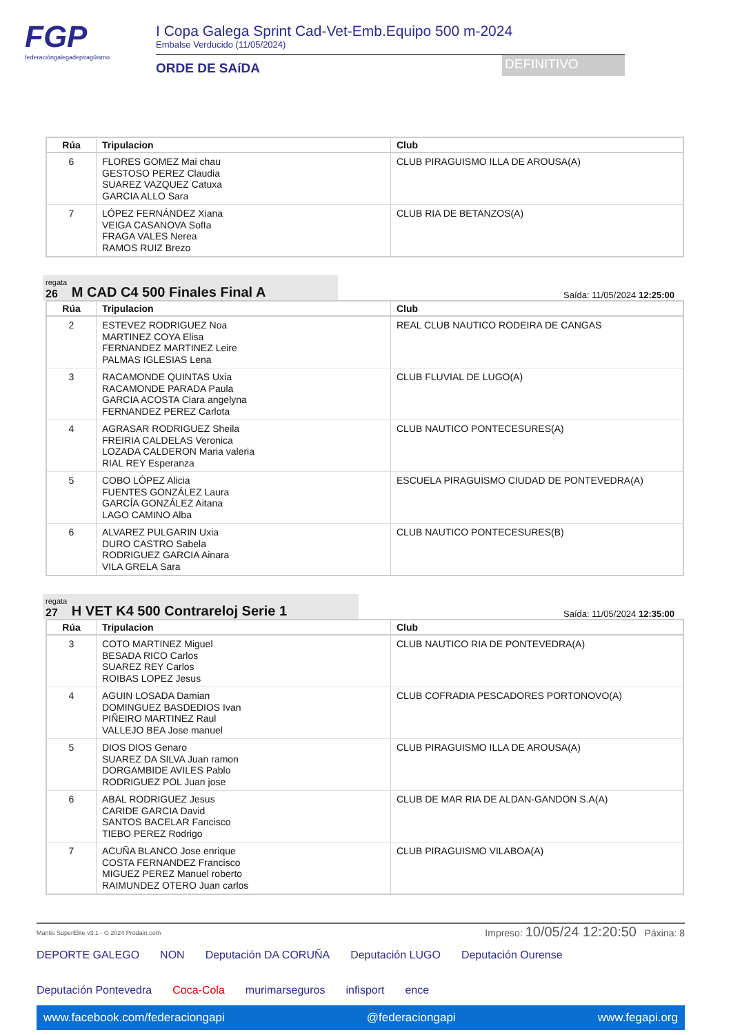FGP
federacióngalegadepiragüismo
I Copa Galega Sprint Cad-Vet-Emb.Equipo 500 m-2024
Embalse Verducido (11/05/2024)
ORDE DE SAíDA
DEFINITIVO
| Rúa | Tripulacion | Club |
| --- | --- | --- |
| 6 | FLORES GOMEZ Mai chau GESTOSO PEREZ Claudia SUAREZ VAZQUEZ Catuxa GARCIA ALLO Sara | CLUB PIRAGUISMO ILLA DE AROUSA(A) |
| 7 | LÓPEZ FERNÁNDEZ Xiana VEIGA CASANOVA SofIa FRAGA VALES Nerea RAMOS RUIZ Brezo | CLUB RIA DE BETANZOS(A) |
regata
26
M CAD C4 500 Finales Final A
Saída: 11/05/2024 12:25:00
| Rúa | Tripulacion | Club |
| --- | --- | --- |
| 2 | ESTEVEZ RODRIGUEZ Noa MARTINEZ COYA Elisa FERNANDEZ MARTINEZ Leire PALMAS IGLESIAS Lena | REAL CLUB NAUTICO RODEIRA DE CANGAS |
| 3 | RACAMONDE QUINTAS Uxia RACAMONDE PARADA Paula GARCIA ACOSTA Ciara angelyna FERNANDEZ PEREZ Carlota | CLUB FLUVIAL DE LUGO(A) |
| 4 | AGRASAR RODRIGUEZ Sheila FREIRIA CALDELAS Veronica LOZADA CALDERON Maria valeria RIAL REY Esperanza | CLUB NAUTICO PONTECESURES(A) |
| 5 | COBO LÓPEZ Alicia FUENTES GONZÁLEZ Laura GARCÍA GONZÁLEZ Aitana LAGO CAMINO Alba | ESCUELA PIRAGUISMO CIUDAD DE PONTEVEDRA(A) |
| 6 | ALVAREZ PULGARIN Uxia DURO CASTRO Sabela RODRIGUEZ GARCIA Ainara VILA GRELA Sara | CLUB NAUTICO PONTECESURES(B) |
regata
27
H VET K4 500 Contrareloj Serie 1
Saída: 11/05/2024 12:35:00
| Rúa | Tripulacion | Club |
| --- | --- | --- |
| 3 | COTO MARTINEZ Miguel BESADA RICO Carlos SUAREZ REY Carlos ROIBAS LOPEZ Jesus | CLUB NAUTICO RIA DE PONTEVEDRA(A) |
| 4 | AGUIN LOSADA Damian DOMINGUEZ BASDEDIOS Ivan PIÑEIRO MARTINEZ Raul VALLEJO BEA Jose manuel | CLUB COFRADIA PESCADORES PORTONOVO(A) |
| 5 | DIOS DIOS Genaro SUAREZ DA SILVA Juan ramon DORGAMBIDE AVILES Pablo RODRIGUEZ POL Juan jose | CLUB PIRAGUISMO ILLA DE AROUSA(A) |
| 6 | ABAL RODRIGUEZ Jesus CARIDE GARCIA David SANTOS BACELAR Fancisco TIEBO PEREZ Rodrigo | CLUB DE MAR RIA DE ALDAN-GANDON S.A(A) |
| 7 | ACUÑA BLANCO Jose enrique COSTA FERNANDEZ Francisco MIGUEZ PEREZ Manuel roberto RAIMUNDEZ OTERO Juan carlos | CLUB PIRAGUISMO VILABOA(A) |
Mantis SuperElite v3.1 - © 2024 Prodain.com Impreso: 10/05/24 12:20:50 Páxina: 8
DEPORTE GALEGO NON Deputación DA CORUÑA Deputación LUGO Deputación Ourense Deputación Pontevedra Coca-Cola murimarseguros infisport ence
www.facebook.com/federaciongapi @federaciongapi www.fegapi.org